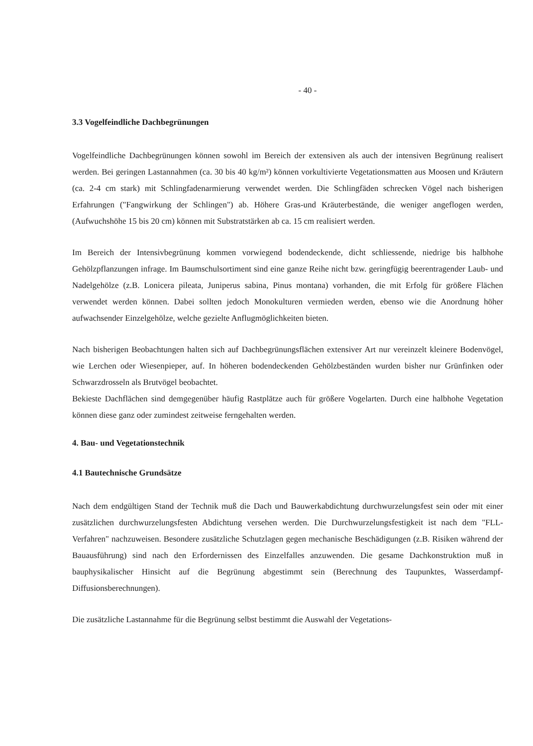- 40 -
3.3 Vogelfeindliche Dachbegrünungen
Vogelfeindliche Dachbegrünungen können sowohl im Bereich der extensiven als auch der intensiven Begrünung realisert werden. Bei geringen Lastannahmen (ca. 30 bis 40 kg/m²) können vorkultivierte Vegetationsmatten aus Moosen und Kräutern (ca. 2-4 cm stark) mit Schlingfadenarmierung verwendet werden. Die Schlingfäden schrecken Vögel nach bisherigen Erfahrungen ("Fangwirkung der Schlingen") ab. Höhere Gras-und Kräuterbestände, die weniger angeflogen werden, (Aufwuchshöhe 15 bis 20 cm) können mit Substratstärken ab ca. 15 cm realisiert werden.
Im Bereich der Intensivbegrünung kommen vorwiegend bodendeckende, dicht schliessende, niedrige bis halbhohe Gehölzpflanzungen infrage. Im Baumschulsortiment sind eine ganze Reihe nicht bzw. geringfügig beerentragender Laub- und Nadelgehölze (z.B. Lonicera pileata, Juniperus sabina, Pinus montana) vorhanden, die mit Erfolg für größere Flächen verwendet werden können. Dabei sollten jedoch Monokulturen vermieden werden, ebenso wie die Anordnung höher aufwachsender Einzelgehölze, welche gezielte Anflugmöglichkeiten bieten.
Nach bisherigen Beobachtungen halten sich auf Dachbegrünungsflächen extensiver Art nur vereinzelt kleinere Bodenvögel, wie Lerchen oder Wiesenpieper, auf. In höheren bodendeckenden Gehölzbeständen wurden bisher nur Grünfinken oder Schwarzdrosseln als Brutvögel beobachtet.
Bekieste Dachflächen sind demgegenüber häufig Rastplätze auch für größere Vogelarten. Durch eine halbhohe Vegetation können diese ganz oder zumindest zeitweise ferngehalten werden.
4. Bau- und Vegetationstechnik
4.1 Bautechnische Grundsätze
Nach dem endgültigen Stand der Technik muß die Dach und Bauwerkabdichtung durchwurzelungsfest sein oder mit einer zusätzlichen durchwurzelungsfesten Abdichtung versehen werden. Die Durchwurzelungsfestigkeit ist nach dem "FLL-Verfahren" nachzuweisen. Besondere zusätzliche Schutzlagen gegen mechanische Beschädigungen (z.B. Risiken während der Bauausführung) sind nach den Erfordernissen des Einzelfalles anzuwenden. Die gesame Dachkonstruktion muß in bauphysikalischer Hinsicht auf die Begrünung abgestimmt sein (Berechnung des Taupunktes, Wasserdampf-Diffusionsberechnungen).
Die zusätzliche Lastannahme für die Begrünung selbst bestimmt die Auswahl der Vegetations-